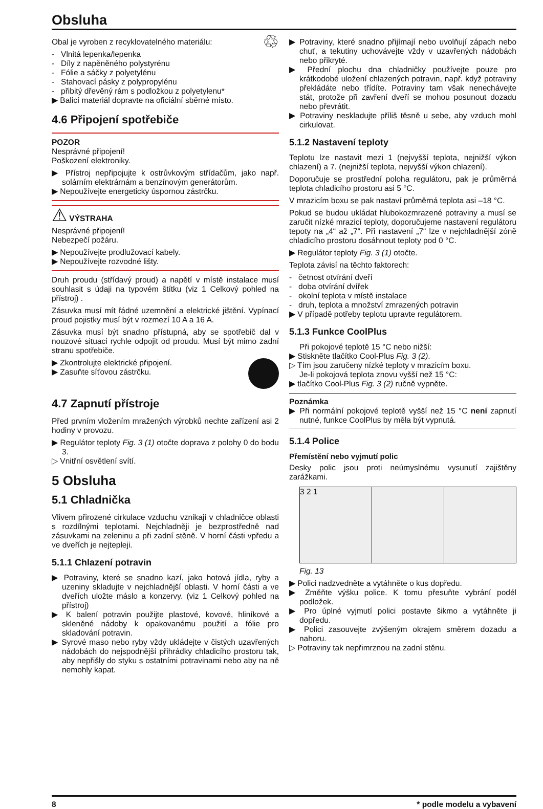Obsluha
Obal je vyroben z recyklovatelného materiálu: ♲
- Vlnitá lepenka/lepenka
- Díly z napěněného polystyrénu
- Fólie a sáčky z polyetylénu
- Stahovací pásky z polypropylénu
- přibitý dřevěný rám s podložkou z polyetylenu*
▶ Balicí materiál dopravte na oficiální sběrné místo.
4.6 Připojení spotřebiče
POZOR
Nesprávné připojení!
Poškození elektroniky.
▶ Přístroj nepřipojujte k ostrůvkovým střídačům, jako např. solárním elektrárnám a benzínovým generátorům.
▶ Nepoužívejte energeticky úspornou zástrčku.
⚠ VÝSTRAHA
Nesprávné připojení!
Nebezpečí požáru.
▶ Nepoužívejte prodlužovací kabely.
▶ Nepoužívejte rozvodné lišty.
Druh proudu (střídavý proud) a napětí v místě instalace musí souhlasit s údaji na typovém štítku (viz 1 Celkový pohled na přístroj) .
Zásuvka musí mít řádné uzemnění a elektrické jištění. Vypínací proud pojistky musí být v rozmezí 10 A a 16 A.
Zásuvka musí být snadno přístupná, aby se spotřebič dal v nouzové situaci rychle odpojit od proudu. Musí být mimo zadní stranu spotřebiče.
▶ Zkontrolujte elektrické připojení.
▶ Zasuňte síťovou zástrčku.
4.7 Zapnutí přístroje
Před prvním vložením mražených výrobků nechte zařízení asi 2 hodiny v provozu.
▶ Regulátor teploty Fig. 3 (1) otočte doprava z polohy 0 do bodu 3.
▷ Vnitřní osvětlení svítí.
5 Obsluha
5.1 Chladnička
Vlivem přirozené cirkulace vzduchu vznikají v chladničce oblasti s rozdílnými teplotami. Nejchladněji je bezprostředně nad zásuvkami na zeleninu a při zadní stěně. V horní části vpředu a ve dveřích je nejtepleji.
5.1.1 Chlazení potravin
▶ Potraviny, které se snadno kazí, jako hotová jídla, ryby a uzeniny skladujte v nejchladnější oblasti. V horní části a ve dveřích uložte máslo a konzervy. (viz 1 Celkový pohled na přístroj)
▶ K balení potravin použijte plastové, kovové, hliníkové a skleněné nádoby k opakovanému použití a fólie pro skladování potravin.
▶ Syrové maso nebo ryby vždy ukládejte v čistých uzavřených nádobách do nejspodnější přihrádky chladicího prostoru tak, aby nepřišly do styku s ostatními potravinami nebo aby na ně nemohly kapat.
▶ Potraviny, které snadno přijímají nebo uvolňují zápach nebo chuť, a tekutiny uchovávejte vždy v uzavřených nádobách nebo přikryté.
▶ Přední plochu dna chladničky používejte pouze pro krátkodobé uložení chlazených potravin, např. když potraviny překládáte nebo třídíte. Potraviny tam však nenechávejte stát, protože při zavření dveří se mohou posunout dozadu nebo převrátit.
▶ Potraviny neskladujte příliš těsně u sebe, aby vzduch mohl cirkulovat.
5.1.2 Nastavení teploty
Teplotu lze nastavit mezi 1 (nejvyšší teplota, nejnižší výkon chlazení) a 7. (nejnižší teplota, nejvyšší výkon chlazení).
Doporučuje se prostřední poloha regulátoru, pak je průměrná teplota chladicího prostoru asi 5 °C.
V mrazicím boxu se pak nastaví průměrná teplota asi –18 °C.
Pokud se budou ukládat hlubokozmrazené potraviny a musí se zaručit nízké mrazicí teploty, doporučujeme nastavení regulátoru tepoty na „4“ až „7“. Při nastavení „7“ lze v nejchladnější zóně chladicího prostoru dosáhnout teploty pod 0 °C.
▶ Regulátor teploty Fig. 3 (1) otočte.
Teplota závisí na těchto faktorech:
- četnost otvírání dveří
- doba otvírání dvířek
- okolní teplota v místě instalace
- druh, teplota a množství zmrazených potravin
▶ V případě potřeby teplotu upravte regulátorem.
5.1.3 Funkce CoolPlus
Při pokojové teplotě 15 °C nebo nižší:
▶ Stiskněte tlačítko Cool-Plus Fig. 3 (2).
▷ Tím jsou zaručeny nízké teploty v mrazicím boxu.
Je-li pokojová teplota znovu vyšší než 15 °C:
▶ tlačítko Cool-Plus Fig. 3 (2) ručně vypněte.
Poznámka
▶ Při normální pokojové teplotě vyšší než 15 °C není zapnutí nutné, funkce CoolPlus by měla být vypnutá.
5.1.4 Police
Přemístění nebo vyjmutí polic
Desky polic jsou proti neúmyslnému vysunutí zajištěny zarážkami.
3 2 1
Fig. 13
▶ Polici nadzvedněte a vytáhněte o kus dopředu.
▶ Změňte výšku police. K tomu přesuňte vybrání podél podložek.
▶ Pro úplné vyjmutí polici postavte šikmo a vytáhněte ji dopředu.
▶ Polici zasouvejte zvýšeným okrajem směrem dozadu a nahoru.
▷ Potraviny tak nepřimrznou na zadní stěnu.
8 * podle modelu a vybavení